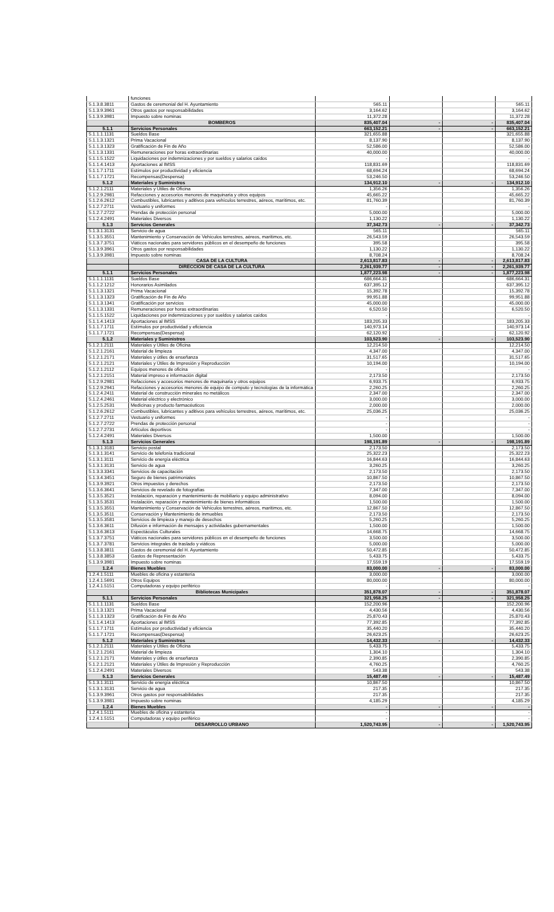| | funciones | | | | |
| 5.1.3.8.3811 | Gastos de ceremonial del H. Ayuntamiento | 565.11 | | | 565.11 |
| 5.1.3.9.3961 | Otros gastos por responsabilidades | 3,164.62 | | | 3,164.62 |
| 5.1.3.9.3981 | Impuesto sobre nominas | 11,372.28 | | | 11,372.28 |
| | BOMBEROS | 835,407.04 | - | - | 835,407.04 |
| 5.1.1 | Servicios Personales | 663,152.21 | - | - | 663,152.21 |
| 5.1.1.1.1131 | Sueldos Base | 321,655.88 | | | 321,655.88 |
| 5.1.1.3.1321 | Prima Vacacional | 8,137.90 | | | 8,137.90 |
| 5.1.1.3.1323 | Gratificación de Fin de Año | 52,586.00 | | | 52,586.00 |
| 5.1.1.3.1331 | Remuneraciones por horas extraordinarias | 40,000.00 | | | 40,000.00 |
| 5.1.1.5.1522 | Liquidaciones por indemnizaciones y por sueldos y salarios caídos | - | | | - |
| 5.1.1.4.1413 | Aportaciones al IMSS | 118,831.69 | | | 118,831.69 |
| 5.1.1.7.1711 | Estímulos por productividad y eficiencia | 68,694.24 | | | 68,694.24 |
| 5.1.1.7.1721 | Recompensas(Despensa) | 53,246.50 | | | 53,246.50 |
| 5.1.2 | Materiales y Suministros | 134,912.10 | - | - | 134,912.10 |
| 5.1.2.1.2111 | Materiales y Útiles de Oficina | 1,356.26 | | | 1,356.26 |
| 5.1.2.9.2981 | Refacciones y accesorios menores de maquinaria y otros equipos | 45,665.22 | | | 45,665.22 |
| 5.1.2.6.2612 | Combustibles, lubricantes y aditivos para vehículos terrestres, aéreos, marítimos, etc. | 81,760.39 | | | 81,760.39 |
| 5.1.2.7.2711 | Vestuario y uniformes | - | | | - |
| 5.1.2.7.2722 | Prendas de protección personal | 5,000.00 | | | 5,000.00 |
| 5.1.2.4.2491 | Materiales Diversos | 1,130.22 | | | 1,130.22 |
| 5.1.3 | Servicios Generales | 37,342.73 | - | - | 37,342.73 |
| 5.1.3.1.3131 | Servicio de agua | 565.11 | | | 565.11 |
| 5.1.3.5.3551 | Mantenimiento y Conservación de Vehículos terrestres, aéreos, marítimos, etc. | 26,543.59 | | | 26,543.59 |
| 5.1.3.7.3751 | Viáticos nacionales para servidores públicos en el desempeño de funciones | 395.58 | | | 395.58 |
| 5.1.3.9.3961 | Otros gastos por responsabilidades | 1,130.22 | | | 1,130.22 |
| 5.1.3.9.3981 | Impuesto sobre nominas | 8,708.24 | | | 8,708.24 |
| | CASA DE LA CULTURA | 2,613,817.83 | - | - | 2,613,817.83 |
| | DIRECCIÓN DE CASA DE LA CULTURA | 2,261,939.77 | - | - | 2,261,939.77 |
| 5.1.1 | Servicios Personales | 1,877,223.98 | - | - | 1,877,223.98 |
| 5.1.1.1.1131 | Sueldos Base | 686,664.31 | | | 686,664.31 |
| 5.1.1.2.1212 | Honorarios Asimilados | 637,395.12 | | | 637,395.12 |
| 5.1.1.3.1321 | Prima Vacacional | 15,392.78 | | | 15,392.78 |
| 5.1.1.3.1323 | Gratificación de Fin de Año | 99,951.88 | | | 99,951.88 |
| 5.1.1.3.1341 | Gratificación por servicios | 45,000.00 | | | 45,000.00 |
| 5.1.1.3.1331 | Remuneraciones por horas extraordinarias | 6,520.50 | | | 6,520.50 |
| 5.1.1.5.1522 | Liquidaciones por indemnizaciones y por sueldos y salarios caídos | - | | | - |
| 5.1.1.4.1413 | Aportaciones al IMSS | 183,205.33 | | | 183,205.33 |
| 5.1.1.7.1711 | Estímulos por productividad y eficiencia | 140,973.14 | | | 140,973.14 |
| 5.1.1.7.1721 | Recompensas(Despensa) | 62,120.92 | | | 62,120.92 |
| 5.1.2 | Materiales y Suministros | 103,523.90 | - | - | 103,523.90 |
| 5.1.2.1.2111 | Materiales y Útiles de Oficina | 12,214.50 | | | 12,214.50 |
| 5.1.2.1.2161 | Material de limpieza | 4,347.00 | | | 4,347.00 |
| 5.1.2.1.2171 | Materiales y útiles de enseñanza | 31,517.65 | | | 31,517.65 |
| 5.1.2.1.2121 | Materiales y Útiles de Impresión y Reproducción | 10,194.00 | | | 10,194.00 |
| 5.1.2.1.2112 | Equipos menores de oficina | - | | | - |
| 5.1.2.1.2151 | Material impreso e información digital | 2,173.50 | | | 2,173.50 |
| 5.1.2.9.2981 | Refacciones y accesorios menores de maquinaria y otros equipos | 6,933.75 | | | 6,933.75 |
| 5.1.2.9.2941 | Refacciones y accesorios menores de equipo de computo y tecnologías de la informática | 2,260.25 | | | 2,260.25 |
| 5.1.2.4.2411 | Material de construcción minerales no metálicos | 2,347.00 | | | 2,347.00 |
| 5.1.2.4.2461 | Material eléctrico y electrónico | 3,000.00 | | | 3,000.00 |
| 5.1.2.5.2531 | Medicinas y producto farmacéuticos | 2,000.00 | | | 2,000.00 |
| 5.1.2.6.2612 | Combustibles, lubricantes y aditivos para vehículos terrestres, aéreos, marítimos, etc. | 25,036.25 | | | 25,036.25 |
| 5.1.2.7.2711 | Vestuario y uniformes | - | | | - |
| 5.1.2.7.2722 | Prendas de protección personal | - | | | - |
| 5.1.2.7.2731 | Artículos deportivos | - | | | - |
| 5.1.2.4.2491 | Materiales Diversos | 1,500.00 | | | 1,500.00 |
| 5.1.3 | Servicios Generales | 198,191.89 | - | - | 198,191.89 |
| 5.1.3.1.3181 | Servicio postal | 2,173.50 | | | 2,173.50 |
| 5.1.3.1.3141 | Servicio de telefonía tradicional | 25,322.23 | | | 25,322.23 |
| 5.1.3.1.3111 | Servicio de energía eléctrica | 16,844.63 | | | 16,844.63 |
| 5.1.3.1.3131 | Servicio de agua | 3,260.25 | | | 3,260.25 |
| 5.1.3.3.3341 | Servicios de capacitación | 2,173.50 | | | 2,173.50 |
| 5.1.3.4.3451 | Seguro de bienes patrimoniales | 10,867.50 | | | 10,867.50 |
| 5.1.3.9.3921 | Otros impuestos y derechos | 2,173.50 | | | 2,173.50 |
| 5.1.3.6.3641 | Servicios de revelado de fotografías | 7,347.00 | | | 7,347.00 |
| 5.1.3.5.3521 | Instalación, reparación y mantenimiento de mobiliario y equipo administrativo | 8,094.00 | | | 8,094.00 |
| 5.1.3.5.3531 | Instalación, reparación y mantenimiento de bienes informáticos | 1,500.00 | | | 1,500.00 |
| 5.1.3.5.3551 | Mantenimiento y Conservación de Vehículos terrestres, aéreos, marítimos, etc. | 12,867.50 | | | 12,867.50 |
| 5.1.3.5.3511 | Conservación y Mantenimiento de inmuebles | 2,173.50 | | | 2,173.50 |
| 5.1.3.5.3581 | Servicios de limpieza y manejo de desechos | 5,260.25 | | | 5,260.25 |
| 5.1.3.6.3611 | Difusión e información de mensajes y actividades gubernamentales | 1,500.00 | | | 1,500.00 |
| 5.1.3.6.3613 | Espectáculos Culturales | 14,668.75 | | | 14,668.75 |
| 5.1.3.7.3751 | Viáticos nacionales para servidores públicos en el desempeño de funciones | 3,500.00 | | | 3,500.00 |
| 5.1.3.7.3781 | Servicios integrales de traslado y viáticos | 5,000.00 | | | 5,000.00 |
| 5.1.3.8.3811 | Gastos de ceremonial del H. Ayuntamiento | 50,472.85 | | | 50,472.85 |
| 5.1.3.8.3853 | Gastos de Representación | 5,433.75 | | | 5,433.75 |
| 5.1.3.9.3981 | Impuesto sobre nominas | 17,559.19 | | | 17,559.19 |
| 1.2.4 | Bienes Muebles | 83,000.00 | - | - | 83,000.00 |
| 1.2.4.1.5111 | Muebles de oficina y estantería | 3,000.00 | | | 3,000.00 |
| 1.2.4.1.5691 | Otros Equipos | 80,000.00 | | | 80,000.00 |
| 1.2.4.1.5151 | Computadoras y equipo periférico | - | | | - |
| | Bibliotecas Municipales | 351,878.07 | - | - | 351,878.07 |
| 5.1.1 | Servicios Personales | 321,958.25 | - | - | 321,958.25 |
| 5.1.1.1.1131 | Sueldos Base | 152,200.96 | | | 152,200.96 |
| 5.1.1.3.1321 | Prima Vacacional | 4,430.56 | | | 4,430.56 |
| 5.1.1.3.1323 | Gratificación de Fin de Año | 25,870.43 | | | 25,870.43 |
| 5.1.1.4.1413 | Aportaciones al IMSS | 77,392.85 | | | 77,392.85 |
| 5.1.1.7.1711 | Estímulos por productividad y eficiencia | 35,440.20 | | | 35,440.20 |
| 5.1.1.7.1721 | Recompensas(Despensa) | 26,623.25 | | | 26,623.25 |
| 5.1.2 | Materiales y Suministros | 14,432.33 | - | - | 14,432.33 |
| 5.1.2.1.2111 | Materiales y Útiles de Oficina | 5,433.75 | | | 5,433.75 |
| 5.1.2.1.2161 | Material de limpieza | 1,304.10 | | | 1,304.10 |
| 5.1.2.1.2171 | Materiales y útiles de enseñanza | 2,390.85 | | | 2,390.85 |
| 5.1.2.1.2121 | Materiales y Útiles de Impresión y Reproducción | 4,760.25 | | | 4,760.25 |
| 5.1.2.4.2491 | Materiales Diversos | 543.38 | | | 543.38 |
| 5.1.3 | Servicios Generales | 15,487.49 | - | - | 15,487.49 |
| 5.1.3.1.3111 | Servicio de energía eléctrica | 10,867.50 | | | 10,867.50 |
| 5.1.3.1.3131 | Servicio de agua | 217.35 | | | 217.35 |
| 5.1.3.9.3961 | Otros gastos por responsabilidades | 217.35 | | | 217.35 |
| 5.1.3.9.3981 | Impuesto sobre nominas | 4,185.29 | | | 4,185.29 |
| 1.2.4 | Bienes Muebles | - | - | - | - |
| 1.2.4.1.5111 | Muebles de oficina y estantería | - | | | - |
| 1.2.4.1.5151 | Computadoras y equipo periférico | - | | | - |
| | DESARROLLO URBANO | 1,520,743.95 | - | - | 1,520,743.95 |